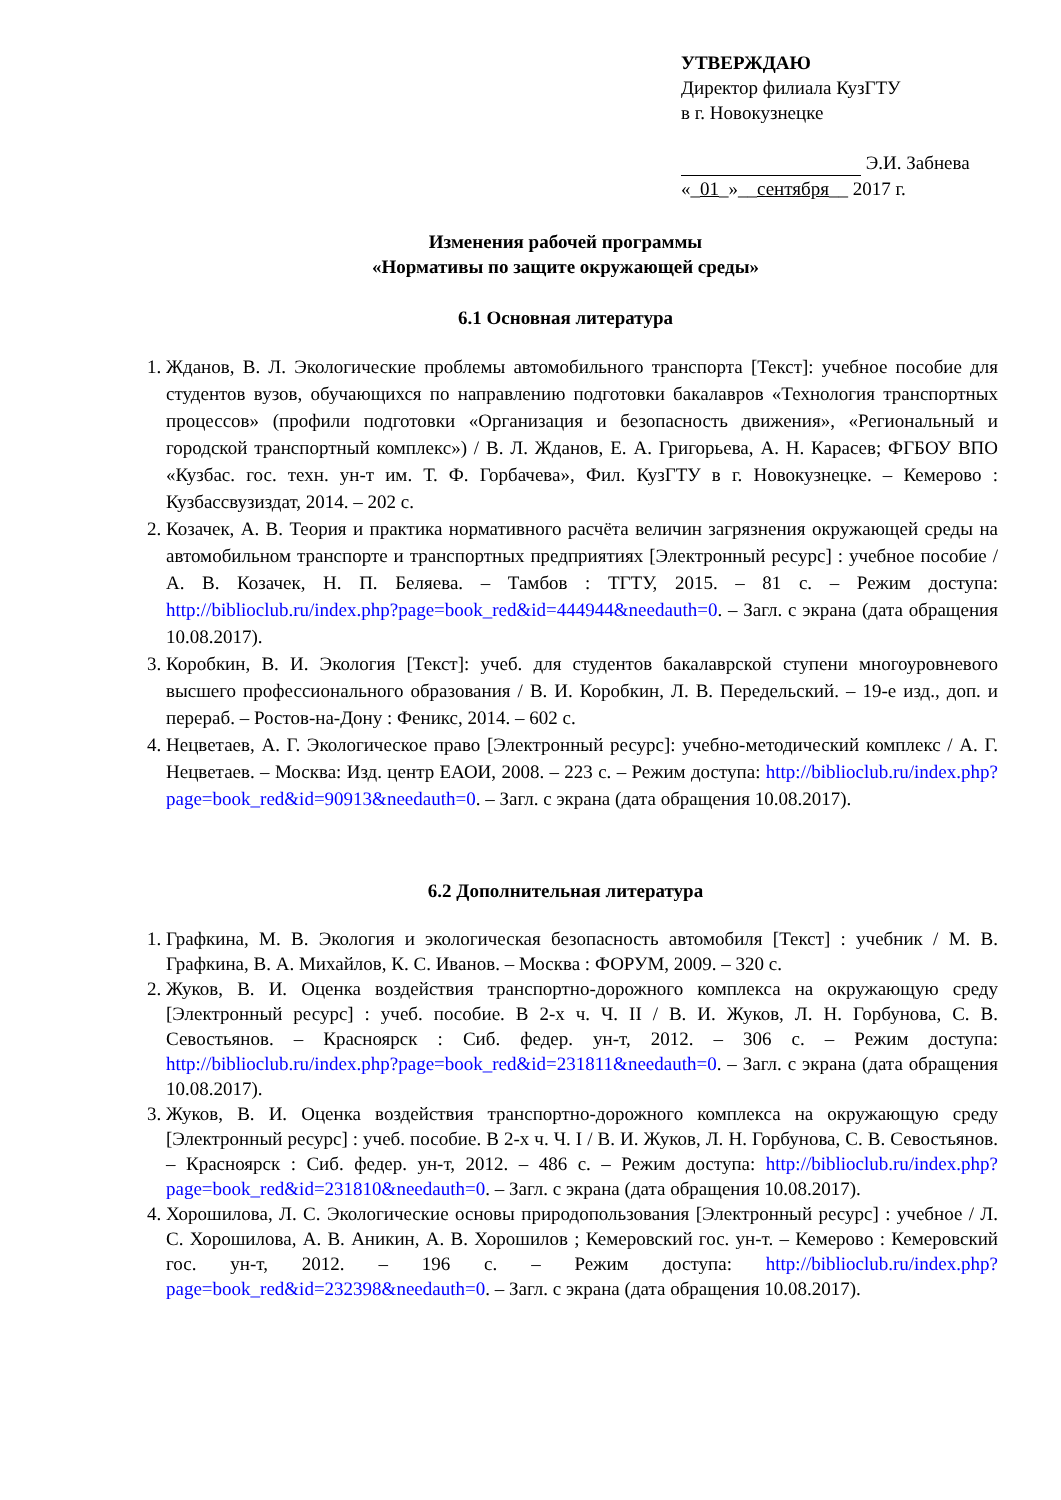УТВЕРЖДАЮ
Директор филиала КузГТУ
в г. Новокузнецке
Э.И. Забнева
«_01_»__сентября__ 2017 г.
Изменения рабочей программы
«Нормативы по защите окружающей среды»
6.1 Основная литература
1. Жданов, В. Л. Экологические проблемы автомобильного транспорта [Текст]: учебное пособие для студентов вузов, обучающихся по направлению подготовки бакалавров «Технология транспортных процессов» (профили подготовки «Организация и безопасность движения», «Региональный и городской транспортный комплекс») / В. Л. Жданов, Е. А. Григорьева, А. Н. Карасев; ФГБОУ ВПО «Кузбас. гос. техн. ун-т им. Т. Ф. Горбачева», Фил. КузГТУ в г. Новокузнецке. – Кемерово : Кузбассвузиздат, 2014. – 202 с.
2. Козачек, А. В. Теория и практика нормативного расчёта величин загрязнения окружающей среды на автомобильном транспорте и транспортных предприятиях [Электронный ресурс] : учебное пособие / А. В. Козачек, Н. П. Беляева. – Тамбов : ТГТУ, 2015. – 81 с. – Режим доступа: http://biblioclub.ru/index.php?page=book_red&id=444944&needauth=0. – Загл. с экрана (дата обращения 10.08.2017).
3. Коробкин, В. И. Экология [Текст]: учеб. для студентов бакалаврской ступени многоуровневого высшего профессионального образования / В. И. Коробкин, Л. В. Передельский. – 19-е изд., доп. и перераб. – Ростов-на-Дону : Феникс, 2014. – 602 с.
4. Нецветаев, А. Г. Экологическое право [Электронный ресурс]: учебно-методический комплекс / А. Г. Нецветаев. – Москва: Изд. центр ЕАОИ, 2008. – 223 с. – Режим доступа: http://biblioclub.ru/index.php?page=book_red&id=90913&needauth=0. – Загл. с экрана (дата обращения 10.08.2017).
6.2 Дополнительная литература
1. Графкина, М. В. Экология и экологическая безопасность автомобиля [Текст] : учебник / М. В. Графкина, В. А. Михайлов, К. С. Иванов. – Москва : ФОРУМ, 2009. – 320 с.
2. Жуков, В. И. Оценка воздействия транспортно-дорожного комплекса на окружающую среду [Электронный ресурс] : учеб. пособие. В 2-х ч. Ч. II / В. И. Жуков, Л. Н. Горбунова, С. В. Севостьянов. – Красноярск : Сиб. федер. ун-т, 2012. – 306 с. – Режим доступа: http://biblioclub.ru/index.php?page=book_red&id=231811&needauth=0. – Загл. с экрана (дата обращения 10.08.2017).
3. Жуков, В. И. Оценка воздействия транспортно-дорожного комплекса на окружающую среду [Электронный ресурс] : учеб. пособие. В 2-х ч. Ч. I / В. И. Жуков, Л. Н. Горбунова, С. В. Севостьянов. – Красноярск : Сиб. федер. ун-т, 2012. – 486 с. – Режим доступа: http://biblioclub.ru/index.php?page=book_red&id=231810&needauth=0. – Загл. с экрана (дата обращения 10.08.2017).
4. Хорошилова, Л. С. Экологические основы природопользования [Электронный ресурс] : учебное / Л. С. Хорошилова, А. В. Аникин, А. В. Хорошилов ; Кемеровский гос. ун-т. – Кемерово : Кемеровский гос. ун-т, 2012. – 196 с. – Режим доступа: http://biblioclub.ru/index.php?page=book_red&id=232398&needauth=0. – Загл. с экрана (дата обращения 10.08.2017).